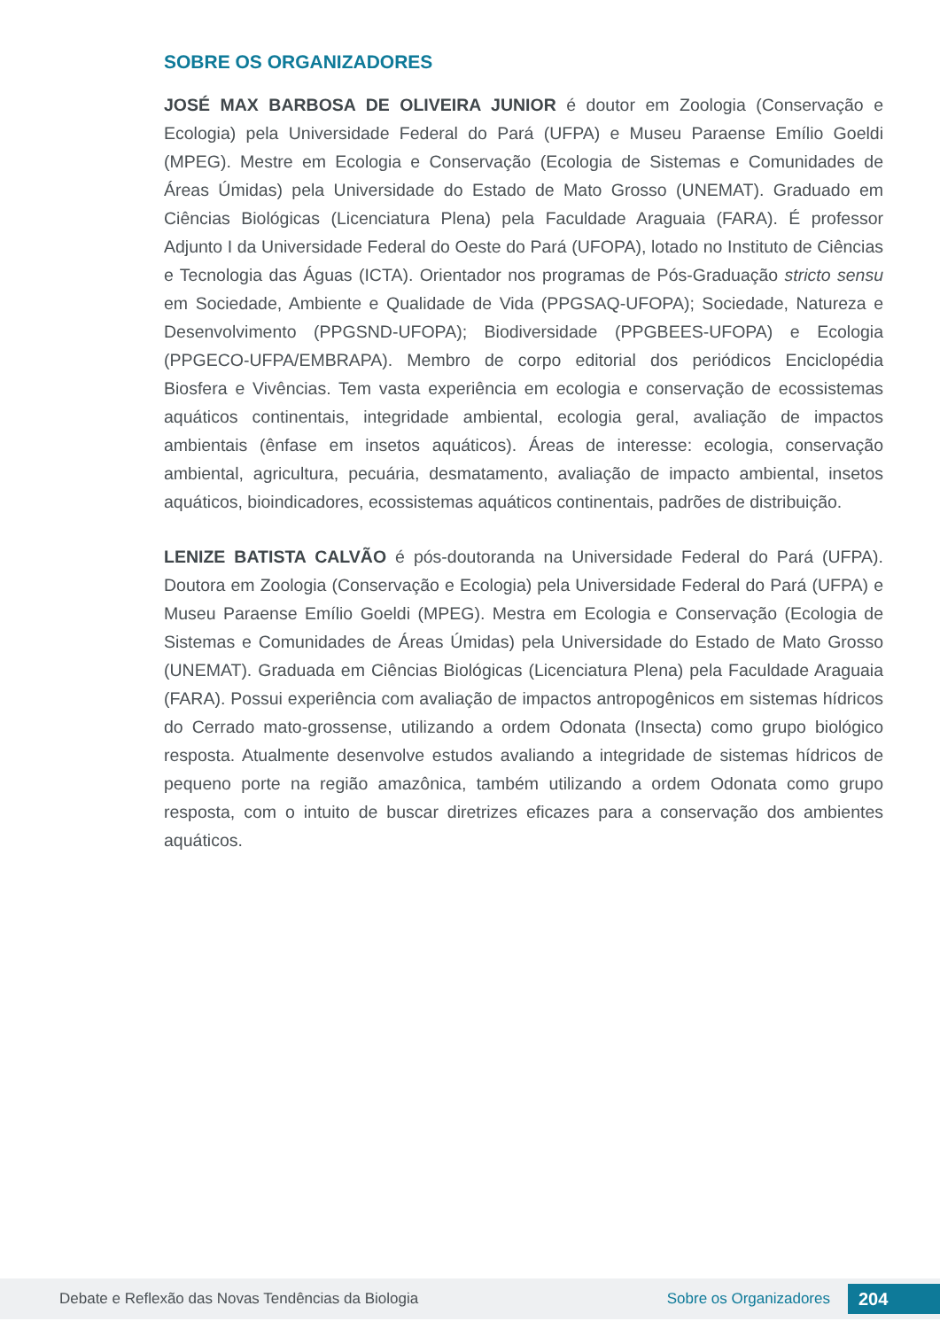SOBRE OS ORGANIZADORES
JOSÉ MAX BARBOSA DE OLIVEIRA JUNIOR é doutor em Zoologia (Conservação e Ecologia) pela Universidade Federal do Pará (UFPA) e Museu Paraense Emílio Goeldi (MPEG). Mestre em Ecologia e Conservação (Ecologia de Sistemas e Comunidades de Áreas Úmidas) pela Universidade do Estado de Mato Grosso (UNEMAT). Graduado em Ciências Biológicas (Licenciatura Plena) pela Faculdade Araguaia (FARA). É professor Adjunto I da Universidade Federal do Oeste do Pará (UFOPA), lotado no Instituto de Ciências e Tecnologia das Águas (ICTA). Orientador nos programas de Pós-Graduação stricto sensu em Sociedade, Ambiente e Qualidade de Vida (PPGSAQ-UFOPA); Sociedade, Natureza e Desenvolvimento (PPGSND-UFOPA); Biodiversidade (PPGBEES-UFOPA) e Ecologia (PPGECO-UFPA/EMBRAPA). Membro de corpo editorial dos periódicos Enciclopédia Biosfera e Vivências. Tem vasta experiência em ecologia e conservação de ecossistemas aquáticos continentais, integridade ambiental, ecologia geral, avaliação de impactos ambientais (ênfase em insetos aquáticos). Áreas de interesse: ecologia, conservação ambiental, agricultura, pecuária, desmatamento, avaliação de impacto ambiental, insetos aquáticos, bioindicadores, ecossistemas aquáticos continentais, padrões de distribuição.
LENIZE BATISTA CALVÃO é pós-doutoranda na Universidade Federal do Pará (UFPA). Doutora em Zoologia (Conservação e Ecologia) pela Universidade Federal do Pará (UFPA) e Museu Paraense Emílio Goeldi (MPEG). Mestra em Ecologia e Conservação (Ecologia de Sistemas e Comunidades de Áreas Úmidas) pela Universidade do Estado de Mato Grosso (UNEMAT). Graduada em Ciências Biológicas (Licenciatura Plena) pela Faculdade Araguaia (FARA). Possui experiência com avaliação de impactos antropogênicos em sistemas hídricos do Cerrado mato-grossense, utilizando a ordem Odonata (Insecta) como grupo biológico resposta. Atualmente desenvolve estudos avaliando a integridade de sistemas hídricos de pequeno porte na região amazônica, também utilizando a ordem Odonata como grupo resposta, com o intuito de buscar diretrizes eficazes para a conservação dos ambientes aquáticos.
Debate e Reflexão das Novas Tendências da Biologia Sobre os Organizadores 204